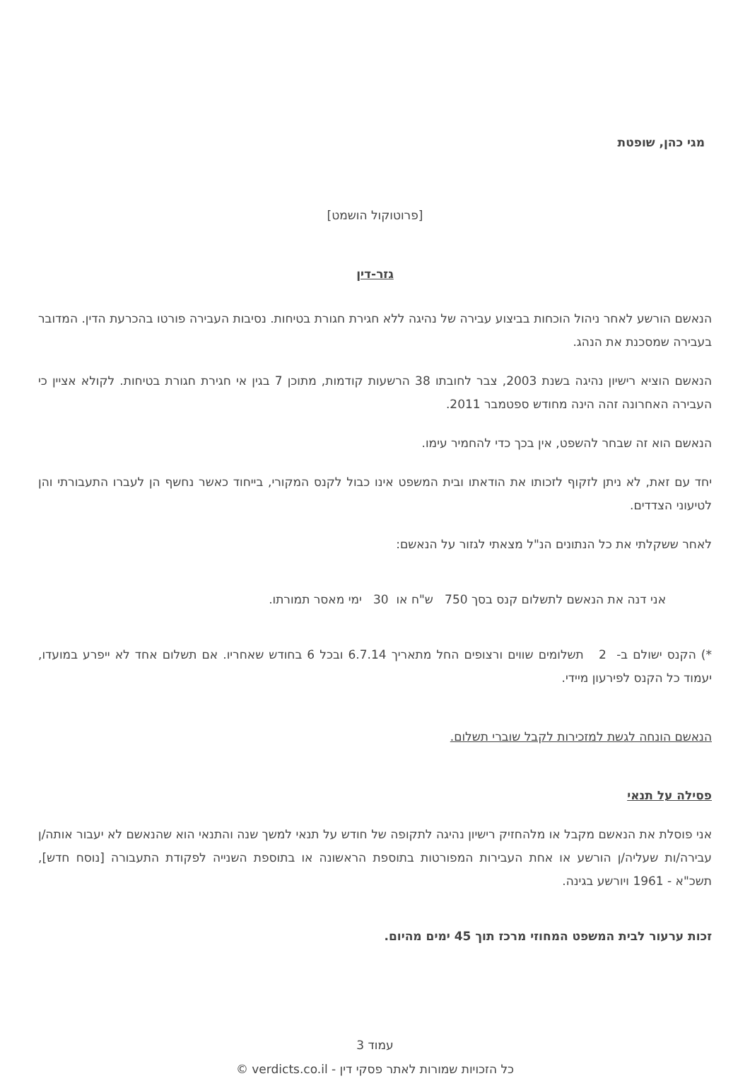מגי כהן, שופטת
[פרוטוקול הושמט]
גזר-דין
הנאשם הורשע לאחר ניהול הוכחות בביצוע עבירה של נהיגה ללא חגירת חגורת בטיחות. נסיבות העבירה פורטו בהכרעת הדין. המדובר בעבירה שמסכנת את הנהג.
הנאשם הוציא רישיון נהיגה בשנת 2003, צבר לחובתו 38 הרשעות קודמות, מתוכן 7 בגין אי חגירת חגורת בטיחות. לקולא אציין כי העבירה האחרונה זהה הינה מחודש ספטמבר 2011.
הנאשם הוא זה שבחר להשפט, אין בכך כדי להחמיר עימו.
יחד עם זאת, לא ניתן לזקוף לזכותו את הודאתו ובית המשפט אינו כבול לקנס המקורי, בייחוד כאשר נחשף הן לעברו התעבורתי והן לטיעוני הצדדים.
לאחר ששקלתי את כל הנתונים הנ"ל מצאתי לגזור על הנאשם:
אני דנה את הנאשם לתשלום קנס בסך 750 ש"ח או 30 ימי מאסר תמורתו.
*) הקנס ישולם ב- 2 תשלומים שווים ורצופים החל מתאריך 6.7.14 ובכל 6 בחודש שאחריו. אם תשלום אחד לא ייפרע במועדו, יעמוד כל הקנס לפירעון מיידי.
הנאשם הונחה לגשת למזכירות לקבל שוברי תשלום.
פסילה על תנאי
אני פוסלת את הנאשם מקבל או מלהחזיק רישיון נהיגה לתקופה של חודש על תנאי למשך שנה והתנאי הוא שהנאשם לא יעבור אותה/ן עבירה/ות שעליה/ן הורשע או אחת העבירות המפורטות בתוספת הראשונה או בתוספת השנייה לפקודת התעבורה [נוסח חדש], תשכ"א - 1961 ויורשע בגינה.
זכות ערעור לבית המשפט המחוזי מרכז תוך 45 ימים מהיום.
עמוד 3
כל הזכויות שמורות לאתר פסקי דין - verdicts.co.il ©